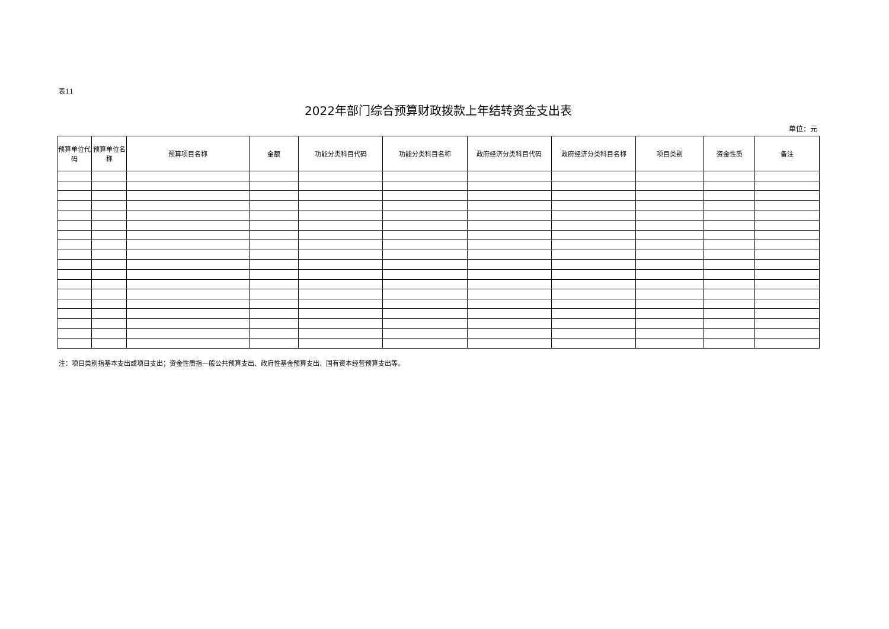表11
2022年部门综合预算财政拨款上年结转资金支出表
单位：元
| 预算单位代码 | 预算单位名称 | 预算项目名称 | 金额 | 功能分类科目代码 | 功能分类科目名称 | 政府经济分类科目代码 | 政府经济分类科目名称 | 项目类别 | 资金性质 | 备注 |
| --- | --- | --- | --- | --- | --- | --- | --- | --- | --- | --- |
注：项目类别指基本支出或项目支出；资金性质指一般公共预算支出、政府性基金预算支出、国有资本经营预算支出等。